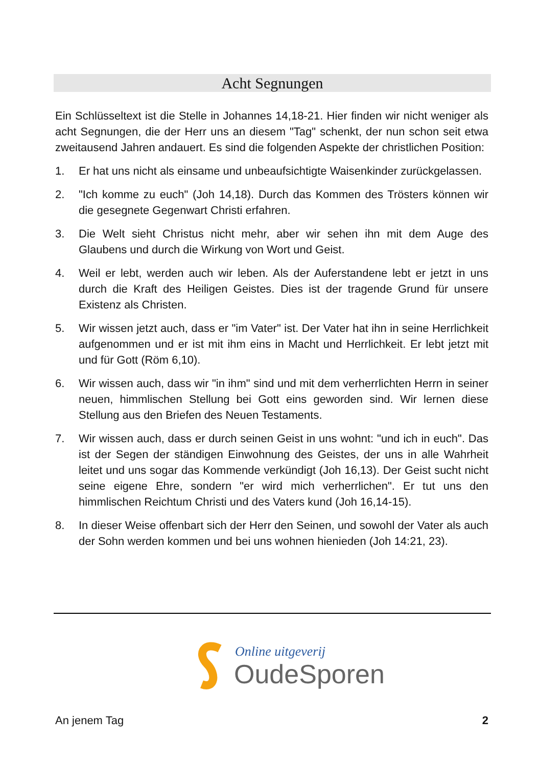Acht Segnungen
Ein Schlüsseltext ist die Stelle in Johannes 14,18-21. Hier finden wir nicht weniger als acht Segnungen, die der Herr uns an diesem "Tag" schenkt, der nun schon seit etwa zweitausend Jahren andauert. Es sind die folgenden Aspekte der christlichen Position:
1. Er hat uns nicht als einsame und unbeaufsichtigte Waisenkinder zurückgelassen.
2. "Ich komme zu euch" (Joh 14,18). Durch das Kommen des Trösters können wir die gesegnete Gegenwart Christi erfahren.
3. Die Welt sieht Christus nicht mehr, aber wir sehen ihn mit dem Auge des Glaubens und durch die Wirkung von Wort und Geist.
4. Weil er lebt, werden auch wir leben. Als der Auferstandene lebt er jetzt in uns durch die Kraft des Heiligen Geistes. Dies ist der tragende Grund für unsere Existenz als Christen.
5. Wir wissen jetzt auch, dass er "im Vater" ist. Der Vater hat ihn in seine Herrlichkeit aufgenommen und er ist mit ihm eins in Macht und Herrlichkeit. Er lebt jetzt mit und für Gott (Röm 6,10).
6. Wir wissen auch, dass wir "in ihm" sind und mit dem verherrlichten Herrn in seiner neuen, himmlischen Stellung bei Gott eins geworden sind. Wir lernen diese Stellung aus den Briefen des Neuen Testaments.
7. Wir wissen auch, dass er durch seinen Geist in uns wohnt: "und ich in euch". Das ist der Segen der ständigen Einwohnung des Geistes, der uns in alle Wahrheit leitet und uns sogar das Kommende verkündigt (Joh 16,13). Der Geist sucht nicht seine eigene Ehre, sondern "er wird mich verherrlichen". Er tut uns den himmlischen Reichtum Christi und des Vaters kund (Joh 16,14-15).
8. In dieser Weise offenbart sich der Herr den Seinen, und sowohl der Vater als auch der Sohn werden kommen und bei uns wohnen hienieden (Joh 14:21, 23).
Online uitgeverij
OudeSporen
An jenem Tag 2